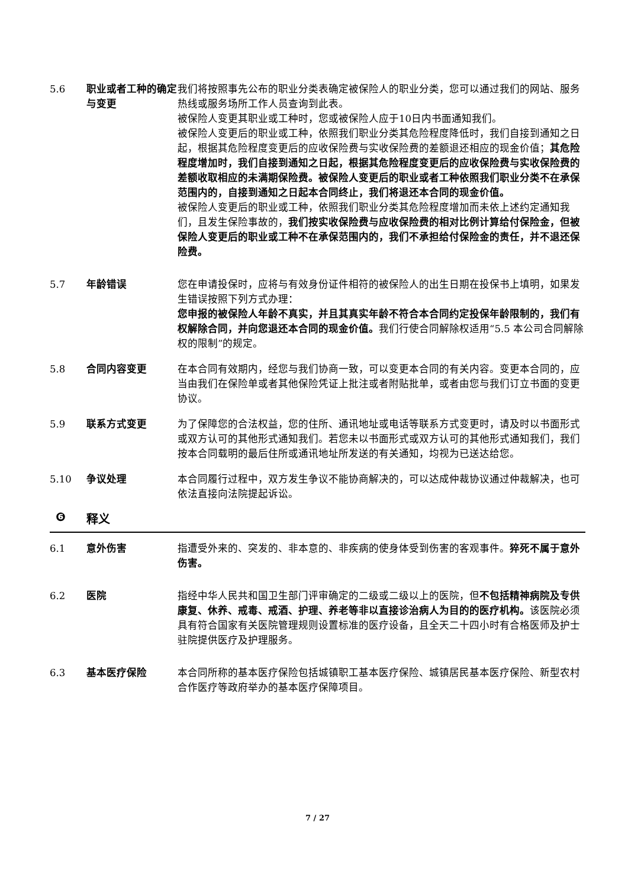5.6 职业或者工种的确定与变更
我们将按照事先公布的职业分类表确定被保险人的职业分类，您可以通过我们的网站、服务热线或服务场所工作人员查询到此表。
被保险人变更其职业或工种时，您或被保险人应于10日内书面通知我们。
被保险人变更后的职业或工种，依照我们职业分类其危险程度降低时，我们自接到通知之日起，根据其危险程度变更后的应收保险费与实收保险费的差额退还相应的现金价值；其危险程度增加时，我们自接到通知之日起，根据其危险程度变更后的应收保险费与实收保险费的差额收取相应的未满期保险费。被保险人变更后的职业或者工种依照我们职业分类不在承保范围内的，自接到通知之日起本合同终止，我们将退还本合同的现金价值。
被保险人变更后的职业或工种，依照我们职业分类其危险程度增加而未依上述约定通知我们，且发生保险事故的，我们按实收保险费与应收保险费的相对比例计算给付保险金，但被保险人变更后的职业或工种不在承保范围内的，我们不承担给付保险金的责任，并不退还保险费。
5.7 年龄错误 您在申请投保时，应将与有效身份证件相符的被保险人的出生日期在投保书上填明，如果发生错误按照下列方式办理：
您申报的被保险人年龄不真实，并且其真实年龄不符合本合同约定投保年龄限制的，我们有权解除合同，并向您退还本合同的现金价值。我们行使合同解除权适用“5.5 本公司合同解除权的限制”的规定。
5.8 合同内容变更 在本合同有效期内，经您与我们协商一致，可以变更本合同的有关内容。变更本合同的，应当由我们在保险单或者其他保险凭证上批注或者附贴批单，或者由您与我们订立书面的变更协议。
5.9 联系方式变更 为了保障您的合法权益，您的住所、通讯地址或电话等联系方式变更时，请及时以书面形式或双方认可的其他形式通知我们。若您未以书面形式或双方认可的其他形式通知我们，我们按本合同载明的最后住所或通讯地址所发送的有关通知，均视为已送达给您。
5.10 争议处理 本合同履行过程中，双方发生争议不能协商解决的，可以达成仲裁协议通过仲裁解决，也可依法直接向法院提起诉讼。
❻ 释义
6.1 意外伤害 指遭受外来的、突发的、非本意的、非疾病的使身体受到伤害的客观事件。猝死不属于意外伤害。
6.2 医院 指经中华人民共和国卫生部门评审确定的二级或二级以上的医院，但不包括精神病院及专供康复、休养、戒毒、戒酒、护理、养老等非以直接诊治病人为目的的医疗机构。该医院必须具有符合国家有关医院管理规则设置标准的医疗设备，且全天二十四小时有合格医师及护士驻院提供医疗及护理服务。
6.3 基本医疗保险 本合同所称的基本医疗保险包括城镇职工基本医疗保险、城镇居民基本医疗保险、新型农村合作医疗等政府举办的基本医疗保障项目。
7 / 27